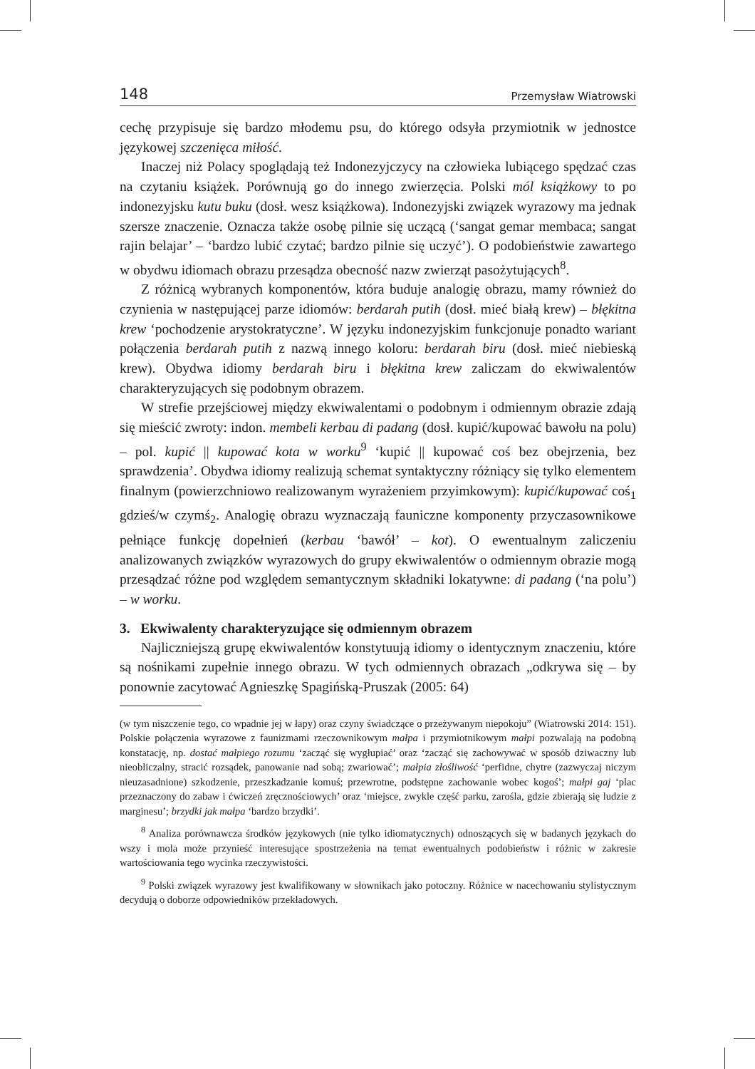148 Przemysław Wiatrowski
cechę przypisuje się bardzo młodemu psu, do którego odsyła przymiotnik w jednostce językowej szczenięca miłość.
Inaczej niż Polacy spoglądają też Indonezyjczycy na człowieka lubiącego spędzać czas na czytaniu książek. Porównują go do innego zwierzęcia. Polski mól książkowy to po indonezyjsku kutu buku (dosł. wesz książkowa). Indonezyjski związek wyrazowy ma jednak szersze znaczenie. Oznacza także osobę pilnie się uczącą (‘sangat gemar membaca; sangat rajin belajar’ – ‘bardzo lubić czytać; bardzo pilnie się uczyć’). O podobieństwie zawartego w obydwu idiomach obrazu przesądza obecność nazw zwierząt pasożytujących<sup>8</sup>.
Z różnicą wybranych komponentów, która buduje analogię obrazu, mamy również do czynienia w następującej parze idiomów: berdarah putih (dosł. mieć białą krew) – błękitna krew ‘pochodzenie arystokratyczne’. W języku indonezyjskim funkcjonuje ponadto wariant połączenia berdarah putih z nazwą innego koloru: berdarah biru (dosł. mieć niebieską krew). Obydwa idiomy berdarah biru i błękitna krew zaliczam do ekwiwalentów charakteryzujących się podobnym obrazem.
W strefie przejściowej między ekwiwalentami o podobnym i odmiennym obrazie zdają się mieścić zwroty: indon. membeli kerbau di padang (dosł. kupić/kupować bawołu na polu) – pol. kupić || kupować kota w worku<sup>9</sup> ‘kupić || kupować coś bez obejrzenia, bez sprawdzenia’. Obydwa idiomy realizują schemat syntaktyczny różniący się tylko elementem finalnym (powierzchniowo realizowanym wyrażeniem przyimkowym): kupić/kupować coś<sub>1</sub> gdzieś/w czymś<sub>2</sub>. Analogię obrazu wyznaczają fauniczne komponenty przyczasownikowe pełniące funkcję dopełnień (kerbau ‘bawół’ – kot). O ewentualnym zaliczeniu analizowanych związków wyrazowych do grupy ekwiwalentów o odmiennym obrazie mogą przesądzać różne pod względem semantycznym składniki lokatywne: di padang (‘na polu’) – w worku.
3. Ekwiwalenty charakteryzujące się odmiennym obrazem
Najliczniejszą grupę ekwiwalentów konstytuują idiomy o identycznym znaczeniu, które są nośnikami zupełnie innego obrazu. W tych odmiennych obrazach „odkrywa się – by ponownie zacytować Agnieszkę Spagińską-Pruszak (2005: 64)
(w tym niszczenie tego, co wpadnie jej w łapy) oraz czyny świadczące o przeżywanym niepokoju” (Wiatrowski 2014: 151). Polskie połączenia wyrazowe z faunizmami rzeczownikowym małpa i przymiotnikowym małpi pozwalają na podobną konstatację, np. dostać małpiego rozumu ‘zacząć się wygłupiać’ oraz ‘zacząć się zachowywać w sposób dziwaczny lub nieobliczalny, stracić rozsądek, panowanie nad sobą; zwariować’; małpia złośliwość ‘perfidne, chytre (zazwyczaj niczym nieuzasadnione) szkodzenie, przeszkadzanie komuś; przewrotne, podstępne zachowanie wobec kogoś’; małpi gaj ‘plac przeznaczony do zabaw i ćwiczeń zręcznościowych’ oraz ‘miejsce, zwykle część parku, zarośla, gdzie zbierają się ludzie z marginesu’; brzydki jak małpa ‘bardzo brzydki’.
<sup>8</sup> Analiza porównawcza środków językowych (nie tylko idiomatycznych) odnoszących się w badanych językach do wszy i mola może przynieść interesujące spostrzeżenia na temat ewentualnych podobieństw i różnic w zakresie wartościowania tego wycinka rzeczywistości.
<sup>9</sup> Polski związek wyrazowy jest kwalifikowany w słownikach jako potoczny. Różnice w nacechowaniu stylistycznym decydują o doborze odpowiedników przekładowych.